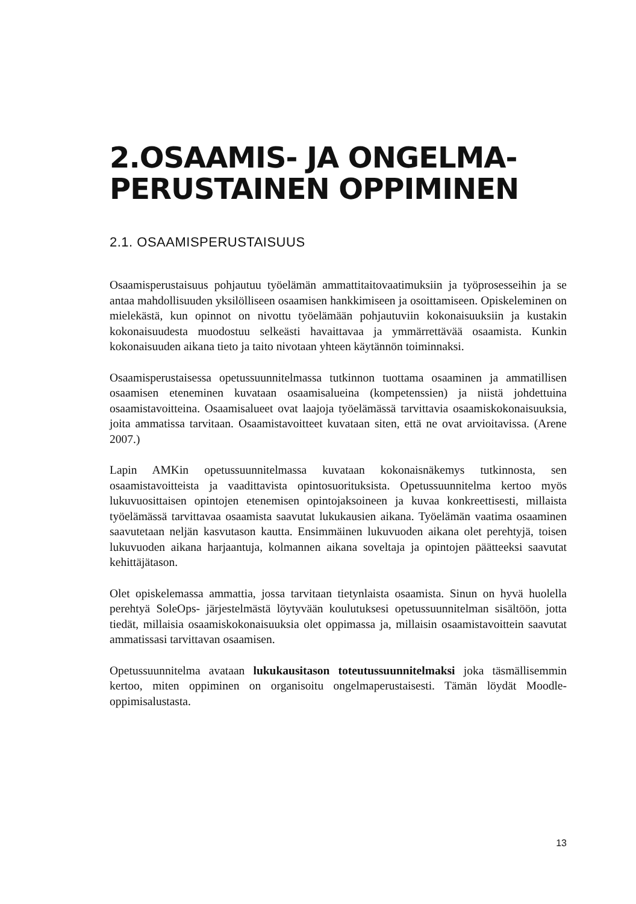2.OSAAMIS- JA ONGELMA-
PERUSTAINEN OPPIMINEN
2.1. OSAAMISPERUSTAISUUS
Osaamisperustaisuus pohjautuu työelämän ammattitaitovaatimuksiin ja työproses­seihin ja se antaa mahdollisuuden yksilölliseen osaamisen hankkimiseen ja osoitta­miseen. Opiskeleminen on mielekästä, kun opinnot on nivottu työelämään pohjautuviin kokonaisuuksiin ja kustakin kokonaisuudesta muodostuu selkeästi havaittavaa ja ymmärrettävää osaamista. Kunkin kokonaisuuden aikana tieto ja taito nivotaan yhteen käytännön toiminnaksi.
Osaamisperustaisessa opetussuunnitelmassa tutkinnon tuottama osaaminen ja am­matillisen osaamisen eteneminen kuvataan osaamisalueina (kompetenssien) ja niistä johdettuina osaamistavoitteina. Osaamisalueet ovat laajoja työelämässä tarvittavia osaamiskokonaisuuksia, joita ammatissa tarvitaan. Osaamistavoitteet kuvataan siten, että ne ovat arvioitavissa. (Arene 2007.)
Lapin AMKin opetussuunnitelmassa kuvataan kokonaisnäkemys tutkinnosta, sen osaamistavoitteista ja vaadittavista opintosuorituksista. Opetussuunnitelma kertoo myös lukuvuosittaisen opintojen etenemisen opintojaksoineen ja kuvaa konkreetti­sesti, millaista työelämässä tarvittavaa osaamista saavutat lukukausien aikana. Työelämän vaatima osaaminen saavutetaan neljän kasvutason kautta. Ensimmäinen lukuvuoden aikana olet perehtyjä, toisen lukuvuoden aikana harjaantuja, kolmannen aikana soveltaja ja opintojen päätteeksi saavutat kehittäjätason.
Olet opiskelemassa ammattia, jossa tarvitaan tietynlaista osaamista. Sinun on hyvä huolella perehtyä SoleOps- järjestelmästä löytyvään koulutuksesi opetussuunnitel­man sisältöön, jotta tiedät, millaisia osaamiskokonaisuuksia olet oppimassa ja, millaisin osaamistavoittein saavutat ammatissasi tarvittavan osaamisen.
Opetussuunnitelma avataan lukukausitason toteutussuunnitelmaksi joka täsmälli­semmin kertoo, miten oppiminen on organisoitu ongelmaperustaisesti. Tämän löydät Moodle-oppimisalustasta.
13